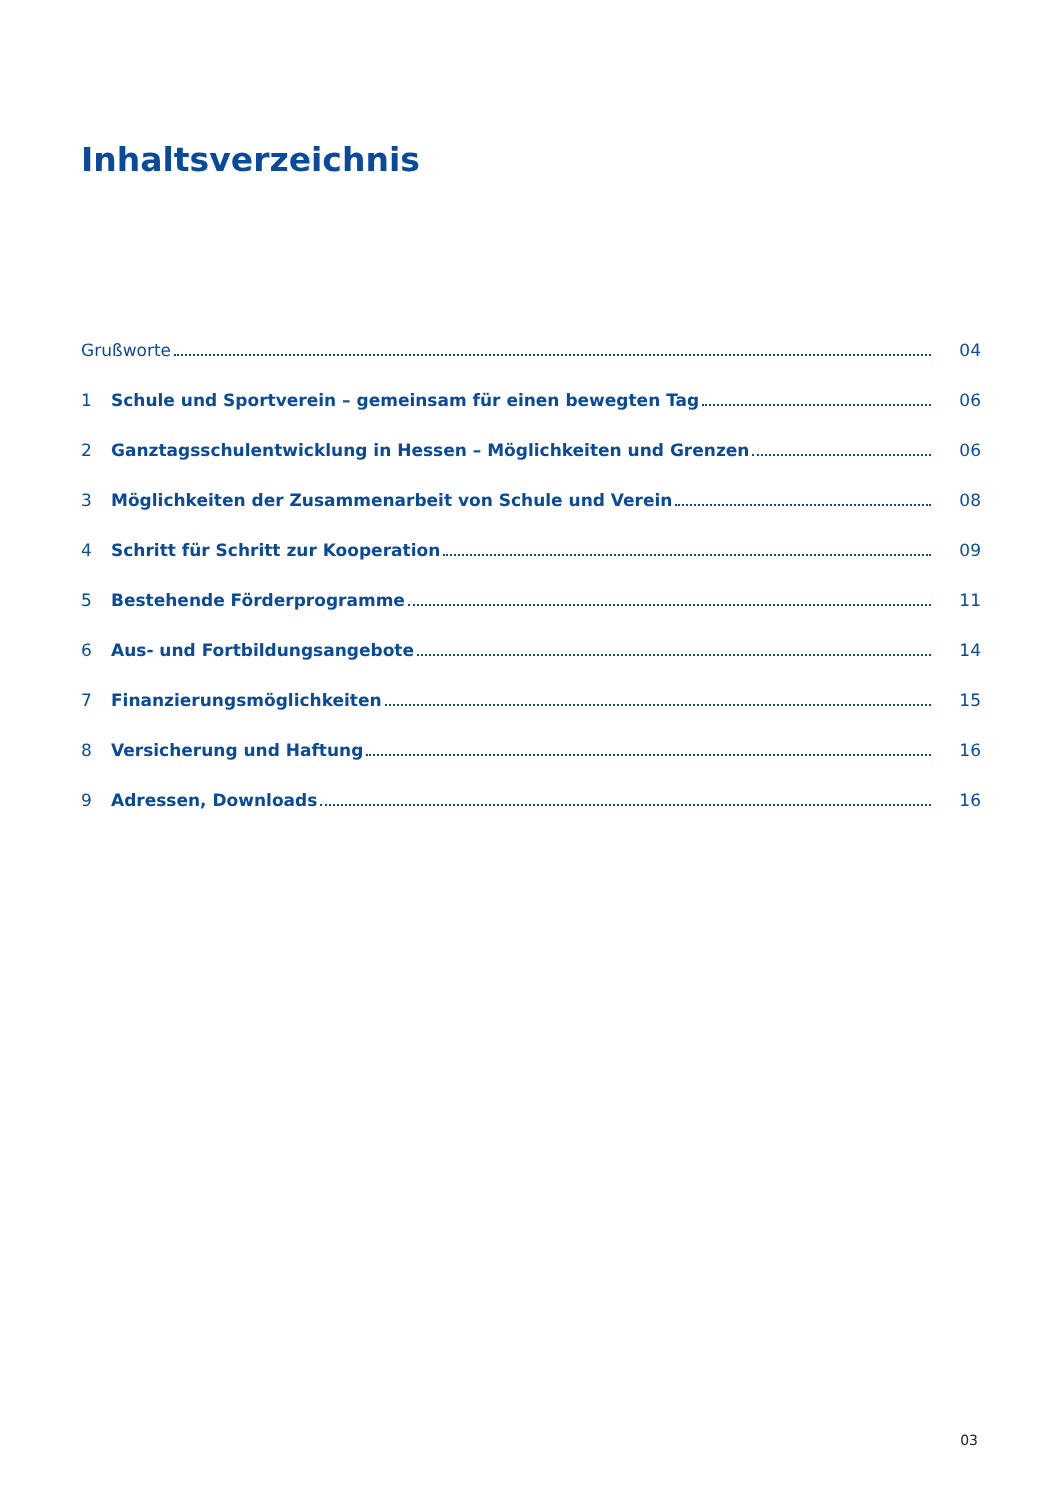Inhaltsverzeichnis
Grußworte 04
1 Schule und Sportverein – gemeinsam für einen bewegten Tag 06
2 Ganztagsschulentwicklung in Hessen – Möglichkeiten und Grenzen 06
3 Möglichkeiten der Zusammenarbeit von Schule und Verein 08
4 Schritt für Schritt zur Kooperation 09
5 Bestehende Förderprogramme 11
6 Aus- und Fortbildungsangebote 14
7 Finanzierungsmöglichkeiten 15
8 Versicherung und Haftung 16
9 Adressen, Downloads 16
03